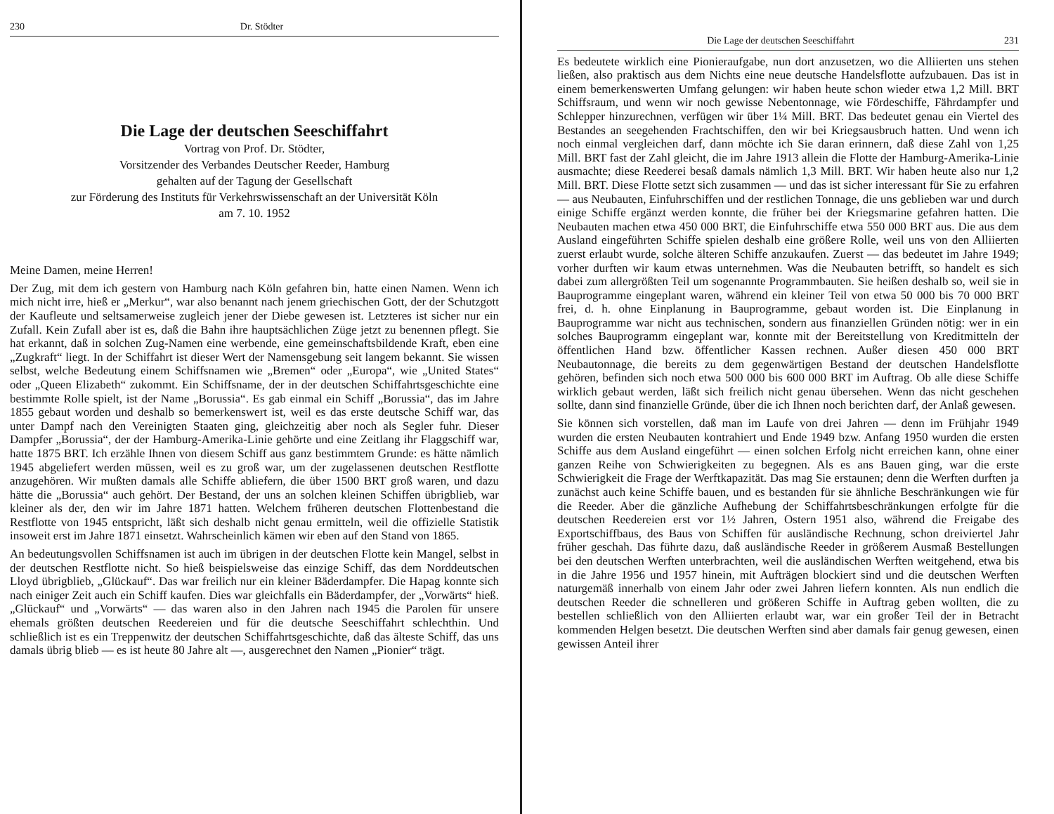230 Dr. Stödter
Die Lage der deutschen Seeschiffahrt
Vortrag von Prof. Dr. Stödter,
Vorsitzender des Verbandes Deutscher Reeder, Hamburg
gehalten auf der Tagung der Gesellschaft
zur Förderung des Instituts für Verkehrswissenschaft an der Universität Köln
am 7. 10. 1952
Meine Damen, meine Herren!
Der Zug, mit dem ich gestern von Hamburg nach Köln gefahren bin, hatte einen Namen. Wenn ich mich nicht irre, hieß er „Merkur“, war also benannt nach jenem griechischen Gott, der der Schutzgott der Kaufleute und seltsamerweise zugleich jener der Diebe gewesen ist. Letzteres ist sicher nur ein Zufall. Kein Zufall aber ist es, daß die Bahn ihre hauptsächlichen Züge jetzt zu benennen pflegt. Sie hat erkannt, daß in solchen Zug-Namen eine werbende, eine gemeinschaftsbildende Kraft, eben eine „Zugkraft“ liegt. In der Schiffahrt ist dieser Wert der Namensgebung seit langem bekannt. Sie wissen selbst, welche Bedeutung einem Schiffsnamen wie „Bremen“ oder „Europa“, wie „United States“ oder „Queen Elizabeth“ zukommt. Ein Schiffsname, der in der deutschen Schiffahrtsgeschichte eine bestimmte Rolle spielt, ist der Name „Borussia“. Es gab einmal ein Schiff „Borussia“, das im Jahre 1855 gebaut worden und deshalb so bemerkenswert ist, weil es das erste deutsche Schiff war, das unter Dampf nach den Vereinigten Staaten ging, gleichzeitig aber noch als Segler fuhr. Dieser Dampfer „Borussia“, der der Hamburg-Amerika-Linie gehörte und eine Zeitlang ihr Flaggschiff war, hatte 1875 BRT. Ich erzähle Ihnen von diesem Schiff aus ganz bestimmtem Grunde: es hätte nämlich 1945 abgeliefert werden müssen, weil es zu groß war, um der zugelassenen deutschen Restflotte anzugehören. Wir mußten damals alle Schiffe abliefern, die über 1500 BRT groß waren, und dazu hätte die „Borussia“ auch gehört. Der Bestand, der uns an solchen kleinen Schiffen übrigblieb, war kleiner als der, den wir im Jahre 1871 hatten. Welchem früheren deutschen Flottenbestand die Restflotte von 1945 entspricht, läßt sich deshalb nicht genau ermitteln, weil die offizielle Statistik insoweit erst im Jahre 1871 einsetzt. Wahrscheinlich kämen wir eben auf den Stand von 1865.
An bedeutungsvollen Schiffsnamen ist auch im übrigen in der deutschen Flotte kein Mangel, selbst in der deutschen Restflotte nicht. So hieß beispielsweise das einzige Schiff, das dem Norddeutschen Lloyd übrigblieb, „Glückauf“. Das war freilich nur ein kleiner Bäderdampfer. Die Hapag konnte sich nach einiger Zeit auch ein Schiff kaufen. Dies war gleichfalls ein Bäderdampfer, der „Vorwärts“ hieß. „Glückauf“ und „Vorwärts“ — das waren also in den Jahren nach 1945 die Parolen für unsere ehemals größten deutschen Reedereien und für die deutsche Seeschiffahrt schlechthin. Und schließlich ist es ein Treppenwitz der deutschen Schiffahrtsgeschichte, daß das älteste Schiff, das uns damals übrig blieb — es ist heute 80 Jahre alt —, ausgerechnet den Namen „Pionier“ trägt.
Die Lage der deutschen Seeschiffahrt 231
Es bedeutete wirklich eine Pionieraufgabe, nun dort anzusetzen, wo die Alliierten uns stehen ließen, also praktisch aus dem Nichts eine neue deutsche Handelsflotte aufzubauen. Das ist in einem bemerkenswerten Umfang gelungen: wir haben heute schon wieder etwa 1,2 Mill. BRT Schiffsraum, und wenn wir noch gewisse Nebentonnage, wie Fördeschiffe, Fährdampfer und Schlepper hinzurechnen, verfügen wir über 1¼ Mill. BRT. Das bedeutet genau ein Viertel des Bestandes an seegehenden Frachtschiffen, den wir bei Kriegsausbruch hatten. Und wenn ich noch einmal vergleichen darf, dann möchte ich Sie daran erinnern, daß diese Zahl von 1,25 Mill. BRT fast der Zahl gleicht, die im Jahre 1913 allein die Flotte der Hamburg-Amerika-Linie ausmachte; diese Reederei besaß damals nämlich 1,3 Mill. BRT. Wir haben heute also nur 1,2 Mill. BRT. Diese Flotte setzt sich zusammen — und das ist sicher interessant für Sie zu erfahren — aus Neubauten, Einfuhrschiffen und der restlichen Tonnage, die uns geblieben war und durch einige Schiffe ergänzt werden konnte, die früher bei der Kriegsmarine gefahren hatten. Die Neubauten machen etwa 450 000 BRT, die Einfuhrschiffe etwa 550 000 BRT aus. Die aus dem Ausland eingeführten Schiffe spielen deshalb eine größere Rolle, weil uns von den Alliierten zuerst erlaubt wurde, solche älteren Schiffe anzukaufen. Zuerst — das bedeutet im Jahre 1949; vorher durften wir kaum etwas unternehmen. Was die Neubauten betrifft, so handelt es sich dabei zum allergrößten Teil um sogenannte Programmbauten. Sie heißen deshalb so, weil sie in Bauprogramme eingeplant waren, während ein kleiner Teil von etwa 50 000 bis 70 000 BRT frei, d. h. ohne Einplanung in Bauprogramme, gebaut worden ist. Die Einplanung in Bauprogramme war nicht aus technischen, sondern aus finanziellen Gründen nötig: wer in ein solches Bauprogramm eingeplant war, konnte mit der Bereitstellung von Kreditmitteln der öffentlichen Hand bzw. öffentlicher Kassen rechnen. Außer diesen 450 000 BRT Neubautonnage, die bereits zu dem gegenwärtigen Bestand der deutschen Handelsflotte gehören, befinden sich noch etwa 500 000 bis 600 000 BRT im Auftrag. Ob alle diese Schiffe wirklich gebaut werden, läßt sich freilich nicht genau übersehen. Wenn das nicht geschehen sollte, dann sind finanzielle Gründe, über die ich Ihnen noch berichten darf, der Anlaß gewesen.
Sie können sich vorstellen, daß man im Laufe von drei Jahren — denn im Frühjahr 1949 wurden die ersten Neubauten kontrahiert und Ende 1949 bzw. Anfang 1950 wurden die ersten Schiffe aus dem Ausland eingeführt — einen solchen Erfolg nicht erreichen kann, ohne einer ganzen Reihe von Schwierigkeiten zu begegnen. Als es ans Bauen ging, war die erste Schwierigkeit die Frage der Werftkapazität. Das mag Sie erstaunen; denn die Werften durften ja zunächst auch keine Schiffe bauen, und es bestanden für sie ähnliche Beschränkungen wie für die Reeder. Aber die gänzliche Aufhebung der Schiffahrtsbeschränkungen erfolgte für die deutschen Reedereien erst vor 1½ Jahren, Ostern 1951 also, während die Freigabe des Exportschiffbaus, des Baus von Schiffen für ausländische Rechnung, schon dreiviertel Jahr früher geschah. Das führte dazu, daß ausländische Reeder in größerem Ausmaß Bestellungen bei den deutschen Werften unterbrachten, weil die ausländischen Werften weitgehend, etwa bis in die Jahre 1956 und 1957 hinein, mit Aufträgen blockiert sind und die deutschen Werften naturgemäß innerhalb von einem Jahr oder zwei Jahren liefern konnten. Als nun endlich die deutschen Reeder die schnelleren und größeren Schiffe in Auftrag geben wollten, die zu bestellen schließlich von den Alliierten erlaubt war, war ein großer Teil der in Betracht kommenden Helgen besetzt. Die deutschen Werften sind aber damals fair genug gewesen, einen gewissen Anteil ihrer